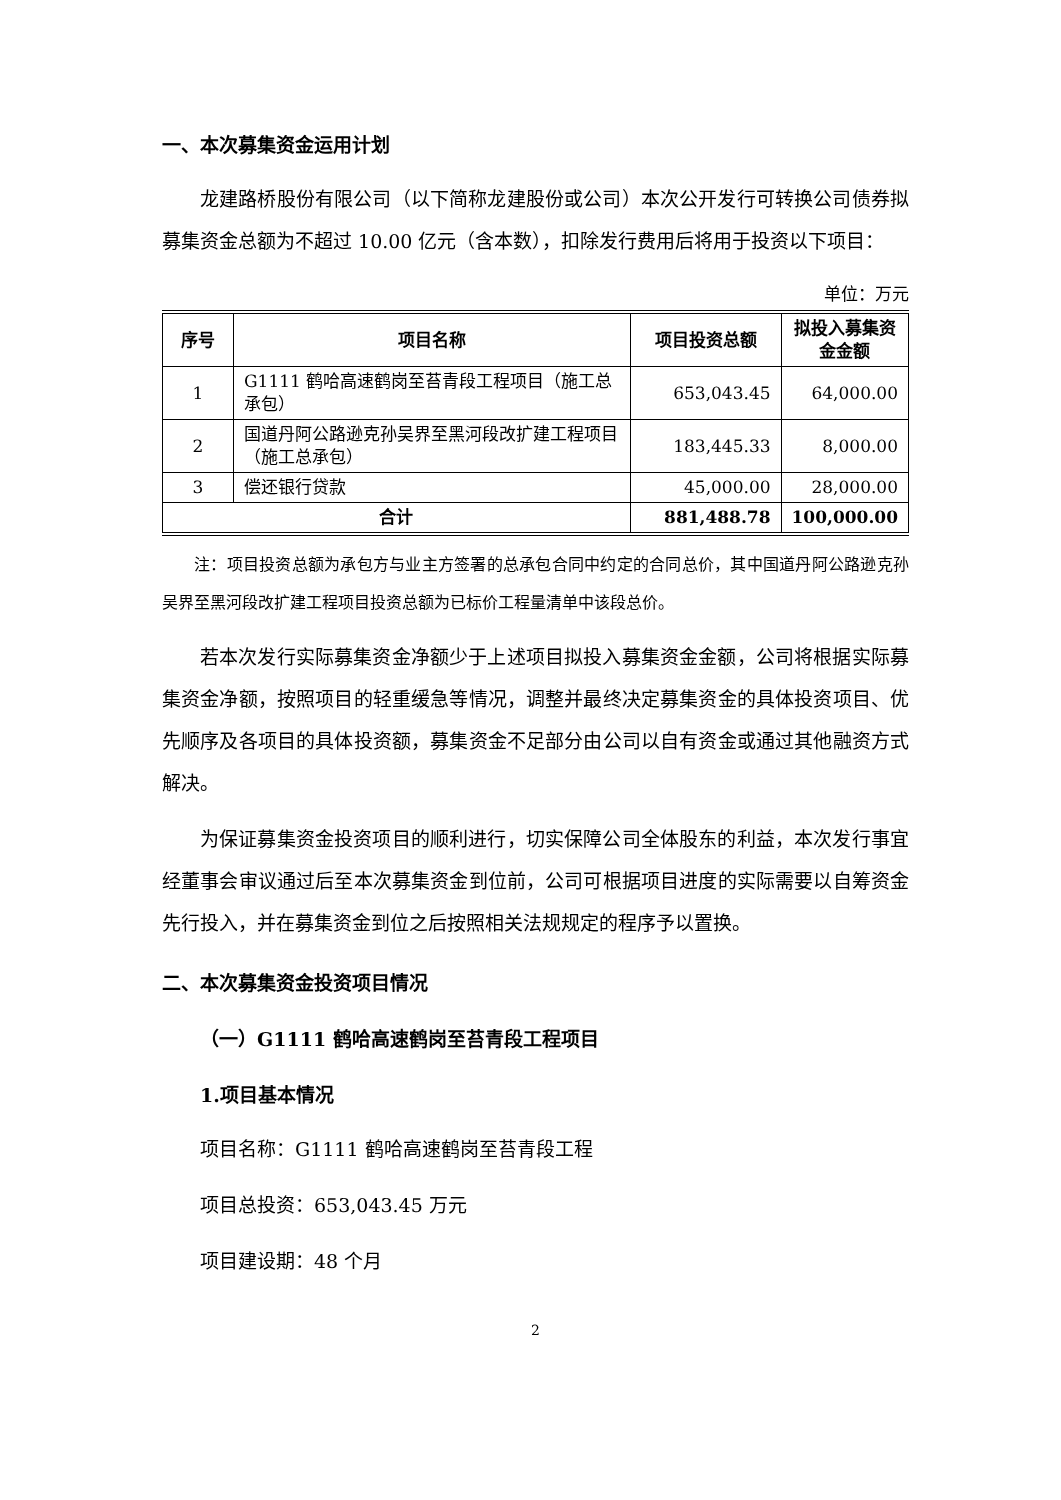一、本次募集资金运用计划
龙建路桥股份有限公司（以下简称龙建股份或公司）本次公开发行可转换公司债券拟募集资金总额为不超过 10.00 亿元（含本数），扣除发行费用后将用于投资以下项目：
单位：万元
| 序号 | 项目名称 | 项目投资总额 | 拟投入募集资金金额 |
| --- | --- | --- | --- |
| 1 | G1111 鹤哈高速鹤岗至苔青段工程项目（施工总承包） | 653,043.45 | 64,000.00 |
| 2 | 国道丹阿公路逊克孙吴界至黑河段改扩建工程项目（施工总承包） | 183,445.33 | 8,000.00 |
| 3 | 偿还银行贷款 | 45,000.00 | 28,000.00 |
| 合计 | | 881,488.78 | 100,000.00 |
注：项目投资总额为承包方与业主方签署的总承包合同中约定的合同总价，其中国道丹阿公路逊克孙吴界至黑河段改扩建工程项目投资总额为已标价工程量清单中该段总价。
若本次发行实际募集资金净额少于上述项目拟投入募集资金金额，公司将根据实际募集资金净额，按照项目的轻重缓急等情况，调整并最终决定募集资金的具体投资项目、优先顺序及各项目的具体投资额，募集资金不足部分由公司以自有资金或通过其他融资方式解决。
为保证募集资金投资项目的顺利进行，切实保障公司全体股东的利益，本次发行事宜经董事会审议通过后至本次募集资金到位前，公司可根据项目进度的实际需要以自筹资金先行投入，并在募集资金到位之后按照相关法规规定的程序予以置换。
二、本次募集资金投资项目情况
（一）G1111 鹤哈高速鹤岗至苔青段工程项目
1.项目基本情况
项目名称：G1111 鹤哈高速鹤岗至苔青段工程
项目总投资：653,043.45 万元
项目建设期：48 个月
2